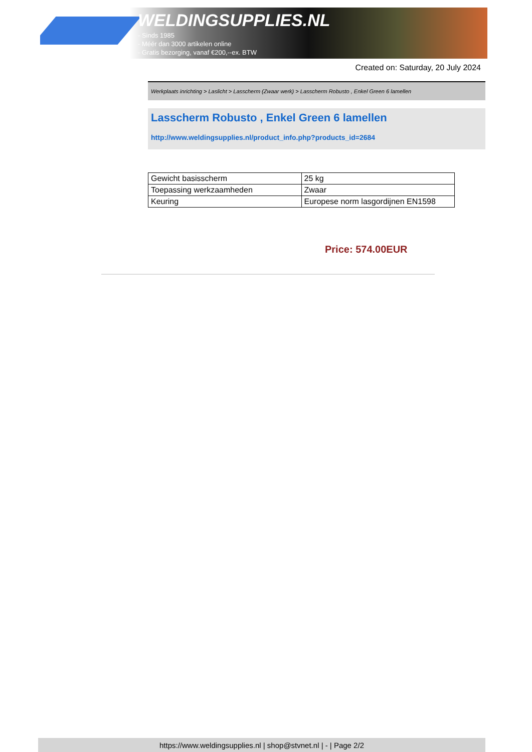WELDINGSUPPLIES.NL
- Sinds 1985
- Méér dan 3000 artikelen online
- Gratis bezorging, vanaf €200,--ex. BTW
Created on: Saturday, 20 July 2024
Werkplaats inrichting > Laslicht > Lasscherm (Zwaar werk) > Lasscherm Robusto , Enkel Green 6 lamellen
Lasscherm Robusto , Enkel Green 6 lamellen
http://www.weldingsupplies.nl/product_info.php?products_id=2684
| Gewicht basisscherm | 25 kg |
| Toepassing werkzaamheden | Zwaar |
| Keuring | Europese norm lasgordijnen EN1598 |
Price: 574.00EUR
https://www.weldingsupplies.nl | shop@stvnet.nl | - | Page 2/2